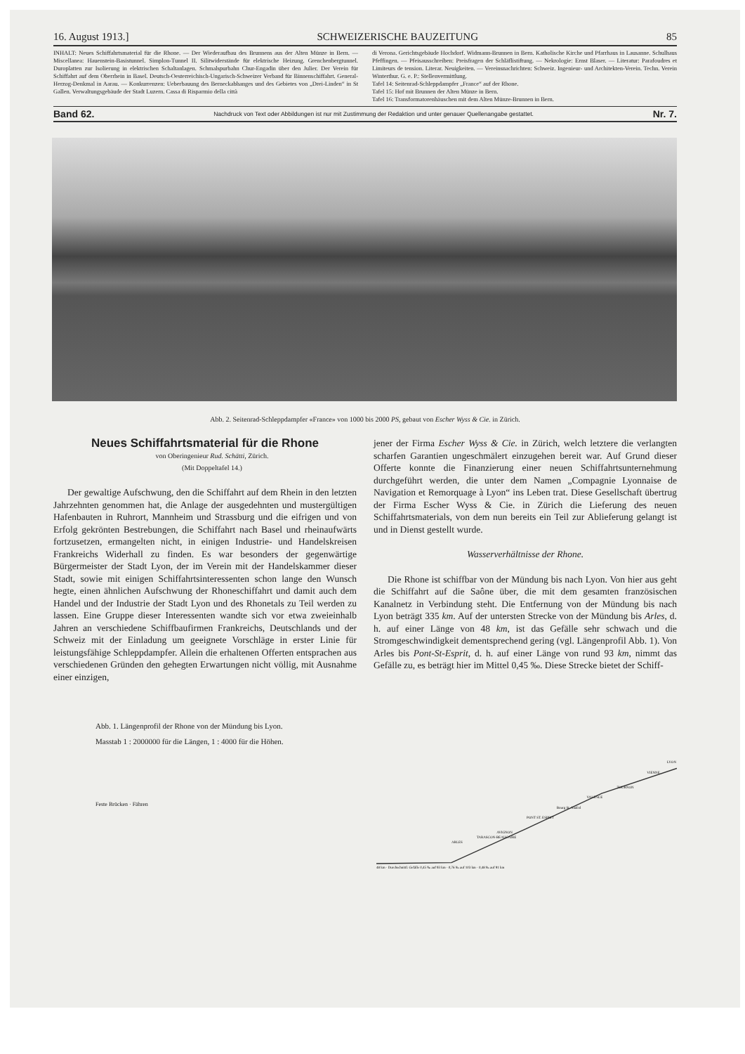16. August 1913.] SCHWEIZERISCHE BAUZEITUNG 85
INHALT: Neues Schiffahrtsmaterial für die Rhone. — Der Wiederaufbau des Brunnens aus der Alten Münze in Bern. — Miscellanea: Hauenstein-Basistunnel. Simplon-Tunnel II. Silitwiderstände für elektrische Heizung. Grenchenbergtunnel. Duroplatten zur Isolierung in elektrischen Schaltanlagen. Schmalspurbahn Chur-Engadin über den Julier. Der Verein für Schiffahrt auf dem Oberrhein in Basel. Deutsch-Oesterreichisch-Ungarisch-Schweizer Verband für Binnenschiffahrt. General-Herzog-Denkmal in Aarau. — Konkurrenzen: Ueberbauung des Berneckabhanges und des Gebietes von „Drei-Linden“ in St Gallen. Verwaltungsgebäude der Stadt Luzern. Cassa di Risparmio della città
di Verona. Gerichtsgebäude Hochdorf. Widmann-Brunnen in Bern. Katholische Kirche und Pfarrhaus in Lausanne. Schulhaus Pfeffingen. — Pfeisausschreiben: Preisfragen der Schläflistiftung. — Nekrologie: Ernst Blaser. — Literatur: Parafoudres et Limiteurs de tension. Literar. Neuigkeiten. — Vereinsnachrichten: Schweiz. Ingenieur- und Architekten-Verein. Techn. Verein Winterthur. G. e. P.: Stellenvermittlung.
Tafel 14: Seitenrad-Schleppdampfer „France“ auf der Rhone.
Tafel 15: Hof mit Brunnen der Alten Münze in Bern.
Tafel 16: Transformatorenhäuschen mit dem Alten Münze-Brunnen in Bern.
Band 62. Nachdruck von Text oder Abbildungen ist nur mit Zustimmung der Redaktion und unter genauer Quellenangabe gestattet. Nr. 7.
Abb. 2. Seitenrad-Schleppdampfer «France» von 1000 bis 2000 PS, gebaut von Escher Wyss & Cie. in Zürich.
Neues Schiffahrtsmaterial für die Rhone
von Oberingenieur Rud. Schätti, Zürich.
(Mit Doppeltafel 14.)
Der gewaltige Aufschwung, den die Schiffahrt auf dem Rhein in den letzten Jahrzehnten genommen hat, die Anlage der ausgedehnten und mustergültigen Hafenbauten in Ruhrort, Mannheim und Strassburg und die eifrigen und von Erfolg gekrönten Bestrebungen, die Schiffahrt nach Basel und rheinaufwärts fortzusetzen, ermangelten nicht, in einigen Industrie- und Handelskreisen Frankreichs Widerhall zu finden. Es war besonders der gegenwärtige Bürgermeister der Stadt Lyon, der im Verein mit der Handelskammer dieser Stadt, sowie mit einigen Schiffahrtsinteressenten schon lange den Wunsch hegte, einen ähnlichen Aufschwung der Rhoneschiffahrt und damit auch dem Handel und der Industrie der Stadt Lyon und des Rhonetals zu Teil werden zu lassen. Eine Gruppe dieser Interessenten wandte sich vor etwa zweieinhalb Jahren an verschiedene Schiffbaufirmen Frankreichs, Deutschlands und der Schweiz mit der Einladung um geeignete Vorschläge in erster Linie für leistungsfähige Schleppdampfer. Allein die erhaltenen Offerten entsprachen aus verschiedenen Gründen den gehegten Erwartungen nicht völlig, mit Ausnahme einer einzigen,
jener der Firma Escher Wyss & Cie. in Zürich, welch letztere die verlangten scharfen Garantien ungeschmälert einzugehen bereit war. Auf Grund dieser Offerte konnte die Finanzierung einer neuen Schiffahrtsunternehmung durchgeführt werden, die unter dem Namen „Compagnie Lyonnaise de Navigation et Remorquage à Lyon“ ins Leben trat. Diese Gesellschaft übertrug der Firma Escher Wyss & Cie. in Zürich die Lieferung des neuen Schiffahrtsmaterials, von dem nun bereits ein Teil zur Ablieferung gelangt ist und in Dienst gestellt wurde.
Wasserverhältnisse der Rhone.
Die Rhone ist schiffbar von der Mündung bis nach Lyon. Von hier aus geht die Schiffahrt auf die Saône über, die mit dem gesamten französischen Kanalnetz in Verbindung steht. Die Entfernung von der Mündung bis nach Lyon beträgt 335 km. Auf der untersten Strecke von der Mündung bis Arles, d. h. auf einer Länge von 48 km, ist das Gefälle sehr schwach und die Stromgeschwindigkeit dementsprechend gering (vgl. Längenprofil Abb. 1). Von Arles bis Pont-St-Esprit, d. h. auf einer Länge von rund 93 km, nimmt das Gefälle zu, es beträgt hier im Mittel 0,45 ‰. Diese Strecke bietet der Schiff-
Abb. 1. Längenprofil der Rhone von der Mündung bis Lyon.
Masstab 1 : 2000000 für die Längen, 1 : 4000 für die Höhen.
Feste Brücken · Fähren
48 km · Durchschnittl. Gefälle 0,45 ‰ auf 93 km · 0,76 ‰ auf 103 km · 0,48 ‰ auf 91 km
ARLES
TARASCON-BEAUCAIRE
AVIGNON
PONT ST. ESPRIT
Bourg St. Andéol
VALENCE
TOURNON
VIENNE
LYON